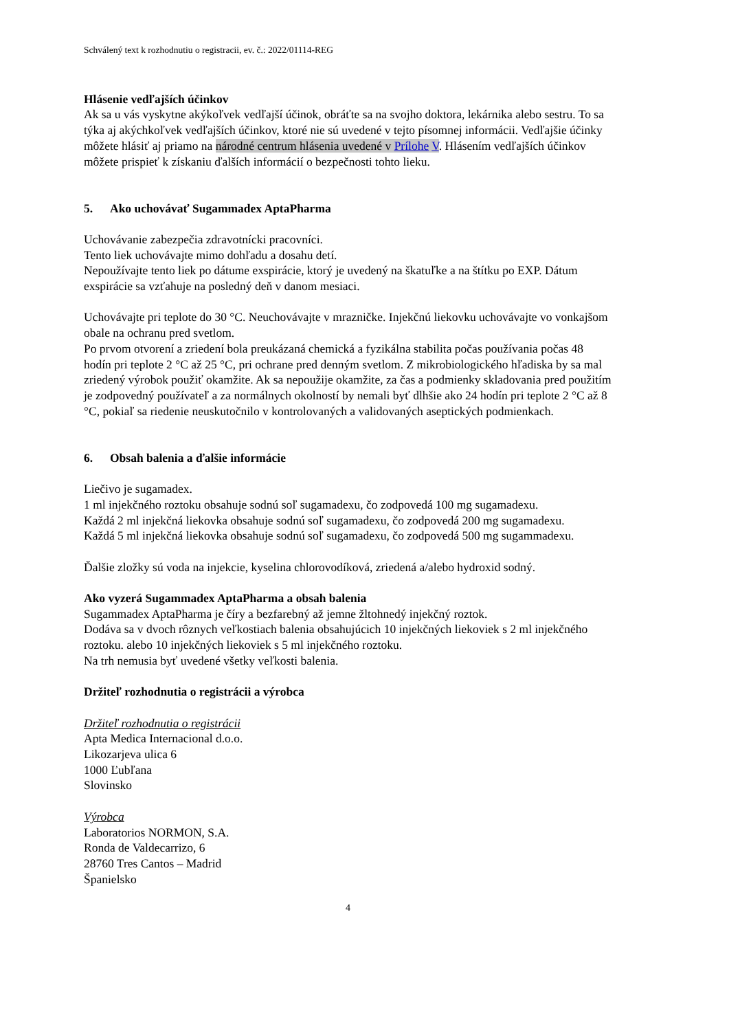Schválený text k rozhodnutiu o registracii, ev. č.: 2022/01114-REG
Hlásenie vedľajších účinkov
Ak sa u vás vyskytne akýkoľvek vedľajší účinok, obráťte sa na svojho doktora, lekárnika alebo sestru. To sa týka aj akýchkoľvek vedľajších účinkov, ktoré nie sú uvedené v tejto písomnej informácii. Vedľajšie účinky môžete hlásiť aj priamo na národné centrum hlásenia uvedené v Prílohe V. Hlásením vedľajších účinkov môžete prispieť k získaniu ďalších informácií o bezpečnosti tohto lieku.
5. Ako uchovávať Sugammadex AptaPharma
Uchovávanie zabezpečia zdravotnícki pracovníci.
Tento liek uchovávajte mimo dohľadu a dosahu detí.
Nepoužívajte tento liek po dátume exspirácie, ktorý je uvedený na škatuľke a na štítku po EXP. Dátum exspirácie sa vzťahuje na posledný deň v danom mesiaci.
Uchovávajte pri teplote do 30 °C. Neuchovávajte v mrazničke. Injekčnú liekovku uchovávajte vo vonkajšom obale na ochranu pred svetlom.
Po prvom otvorení a zriedení bola preukázaná chemická a fyzikálna stabilita počas používania počas 48 hodín pri teplote 2 °C až 25 °C, pri ochrane pred denným svetlom. Z mikrobiologického hľadiska by sa mal zriedený výrobok použiť okamžite. Ak sa nepoužije okamžite, za čas a podmienky skladovania pred použitím je zodpovedný používateľ a za normálnych okolností by nemali byť dlhšie ako 24 hodín pri teplote 2 °C až 8 °C, pokiaľ sa riedenie neuskutočnilo v kontrolovaných a validovaných aseptických podmienkach.
6. Obsah balenia a ďalšie informácie
Liečivo je sugamadex.
1 ml injekčného roztoku obsahuje sodnú soľ sugamadexu, čo zodpovedá 100 mg sugamadexu.
Každá 2 ml injekčná liekovka obsahuje sodnú soľ sugamadexu, čo zodpovedá 200 mg sugamadexu.
Každá 5 ml injekčná liekovka obsahuje sodnú soľ sugamadexu, čo zodpovedá 500 mg sugammadexu.
Ďalšie zložky sú voda na injekcie, kyselina chlorovodíková, zriedená a/alebo hydroxid sodný.
Ako vyzerá Sugammadex AptaPharma a obsah balenia
Sugammadex AptaPharma je číry a bezfarebný až jemne žltohnedý injekčný roztok.
Dodáva sa v dvoch rôznych veľkostiach balenia obsahujúcich 10 injekčných liekoviek s 2 ml injekčného roztoku. alebo 10 injekčných liekoviek s 5 ml injekčného roztoku.
Na trh nemusia byť uvedené všetky veľkosti balenia.
Držiteľ rozhodnutia o registrácii a výrobca
Držiteľ rozhodnutia o registrácii
Apta Medica Internacional d.o.o.
Likozarjeva ulica 6
1000 Ľubľana
Slovinsko
Výrobca
Laboratorios NORMON, S.A.
Ronda de Valdecarrizo, 6
28760 Tres Cantos – Madrid
Španielsko
4